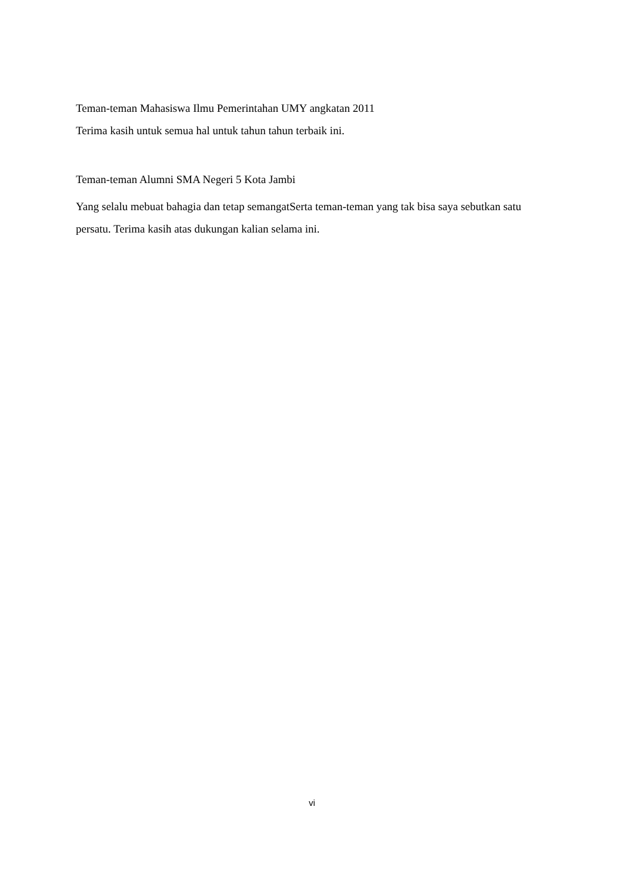Teman-teman Mahasiswa Ilmu Pemerintahan UMY angkatan 2011
Terima kasih untuk semua hal untuk tahun tahun terbaik ini.
Teman-teman Alumni SMA Negeri 5 Kota Jambi
Yang selalu mebuat bahagia dan tetap semangatSerta teman-teman yang tak bisa saya sebutkan satu persatu. Terima kasih atas dukungan kalian selama ini.
vi